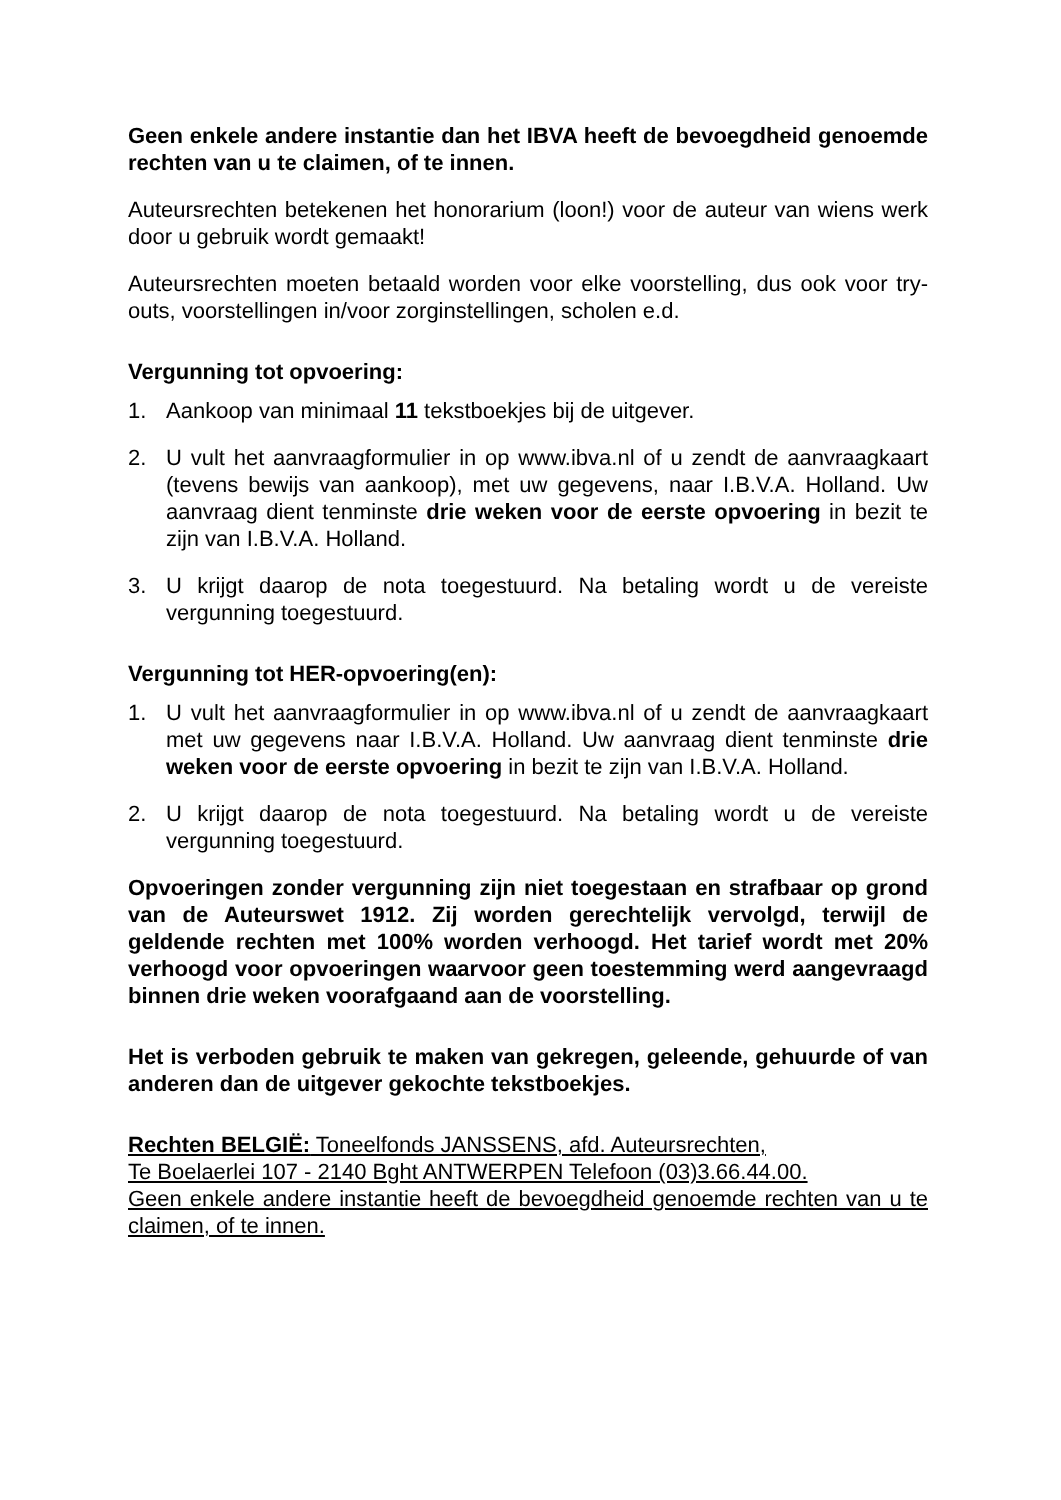Geen enkele andere instantie dan het IBVA heeft de bevoegdheid genoemde rechten van u te claimen, of te innen.
Auteursrechten betekenen het honorarium (loon!) voor de auteur van wiens werk door u gebruik wordt gemaakt!
Auteursrechten moeten betaald worden voor elke voorstelling, dus ook voor try-outs, voorstellingen in/voor zorginstellingen, scholen e.d.
Vergunning tot opvoering:
1. Aankoop van minimaal 11 tekstboekjes bij de uitgever.
2. U vult het aanvraagformulier in op www.ibva.nl of u zendt de aanvraagkaart (tevens bewijs van aankoop), met uw gegevens, naar I.B.V.A. Holland. Uw aanvraag dient tenminste drie weken voor de eerste opvoering in bezit te zijn van I.B.V.A. Holland.
3. U krijgt daarop de nota toegestuurd. Na betaling wordt u de vereiste vergunning toegestuurd.
Vergunning tot HER-opvoering(en):
1. U vult het aanvraagformulier in op www.ibva.nl of u zendt de aanvraagkaart met uw gegevens naar I.B.V.A. Holland. Uw aanvraag dient tenminste drie weken voor de eerste opvoering in bezit te zijn van I.B.V.A. Holland.
2. U krijgt daarop de nota toegestuurd. Na betaling wordt u de vereiste vergunning toegestuurd.
Opvoeringen zonder vergunning zijn niet toegestaan en strafbaar op grond van de Auteurswet 1912. Zij worden gerechtelijk vervolgd, terwijl de geldende rechten met 100% worden verhoogd. Het tarief wordt met 20% verhoogd voor opvoeringen waarvoor geen toestemming werd aangevraagd binnen drie weken voorafgaand aan de voorstelling.
Het is verboden gebruik te maken van gekregen, geleende, gehuurde of van anderen dan de uitgever gekochte tekstboekjes.
Rechten BELGIË: Toneelfonds JANSSENS, afd. Auteursrechten,
Te Boelaerlei 107 - 2140 Bght ANTWERPEN Telefoon (03)3.66.44.00.
Geen enkele andere instantie heeft de bevoegdheid genoemde rechten van u te claimen, of te innen.